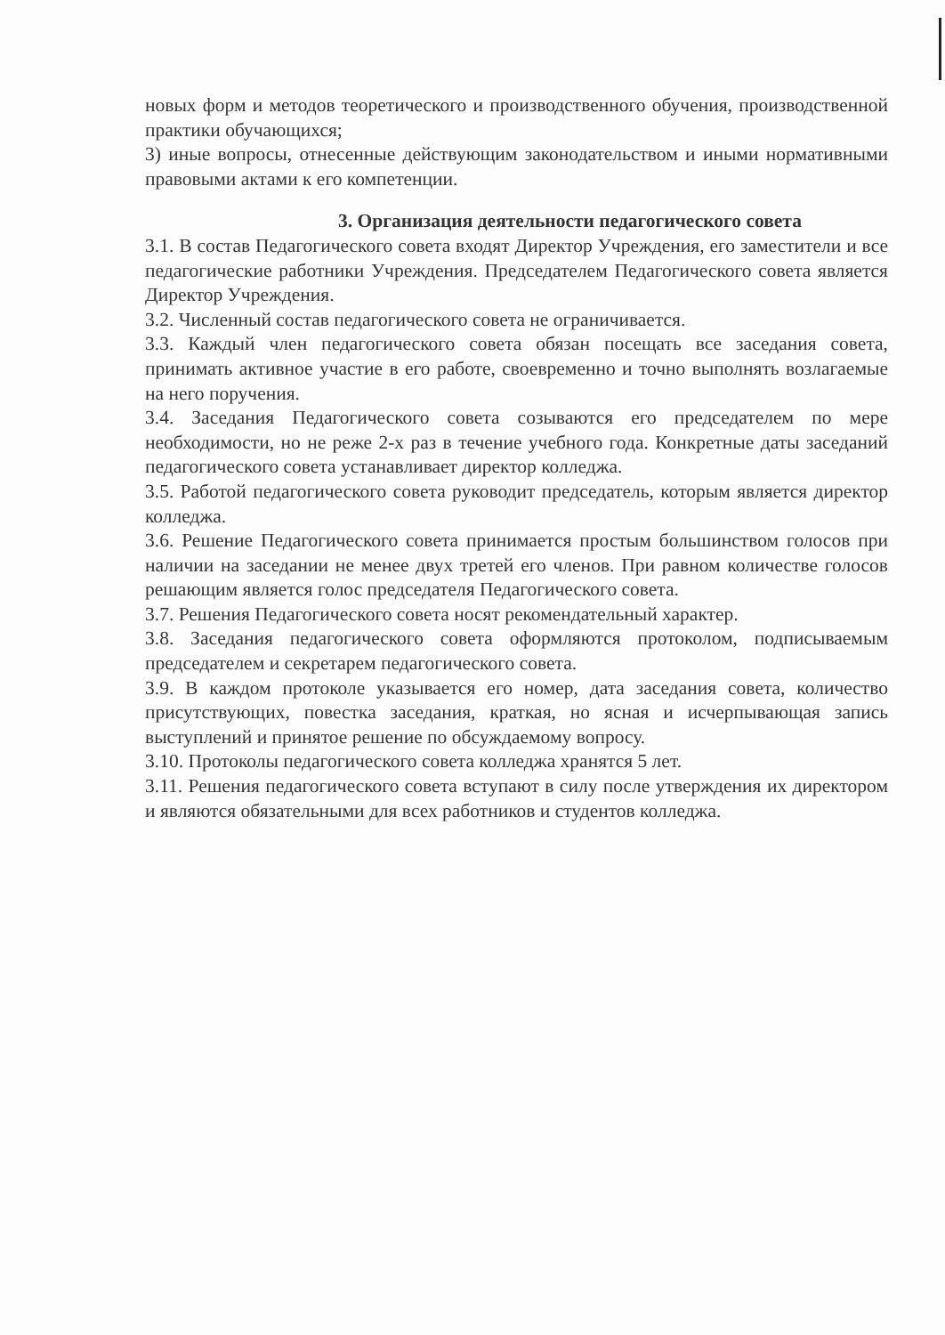новых форм и методов теоретического и производственного обучения, производственной практики обучающихся;
3) иные вопросы, отнесенные действующим законодательством и иными нормативными правовыми актами к его компетенции.
3. Организация деятельности педагогического совета
3.1. В состав Педагогического совета входят Директор Учреждения, его заместители и все педагогические работники Учреждения. Председателем Педагогического совета является Директор Учреждения.
3.2. Численный состав педагогического совета не ограничивается.
3.3. Каждый член педагогического совета обязан посещать все заседания совета, принимать активное участие в его работе, своевременно и точно выполнять возлагаемые на него поручения.
3.4. Заседания Педагогического совета созываются его председателем по мере необходимости, но не реже 2-х раз в течение учебного года. Конкретные даты заседаний педагогического совета устанавливает директор колледжа.
3.5. Работой педагогического совета руководит председатель, которым является директор колледжа.
3.6. Решение Педагогического совета принимается простым большинством голосов при наличии на заседании не менее двух третей его членов. При равном количестве голосов решающим является голос председателя Педагогического совета.
3.7. Решения Педагогического совета носят рекомендательный характер.
3.8. Заседания педагогического совета оформляются протоколом, подписываемым председателем и секретарем педагогического совета.
3.9. В каждом протоколе указывается его номер, дата заседания совета, количество присутствующих, повестка заседания, краткая, но ясная и исчерпывающая запись выступлений и принятое решение по обсуждаемому вопросу.
3.10. Протоколы педагогического совета колледжа хранятся 5 лет.
3.11. Решения педагогического совета вступают в силу после утверждения их директором и являются обязательными для всех работников и студентов колледжа.